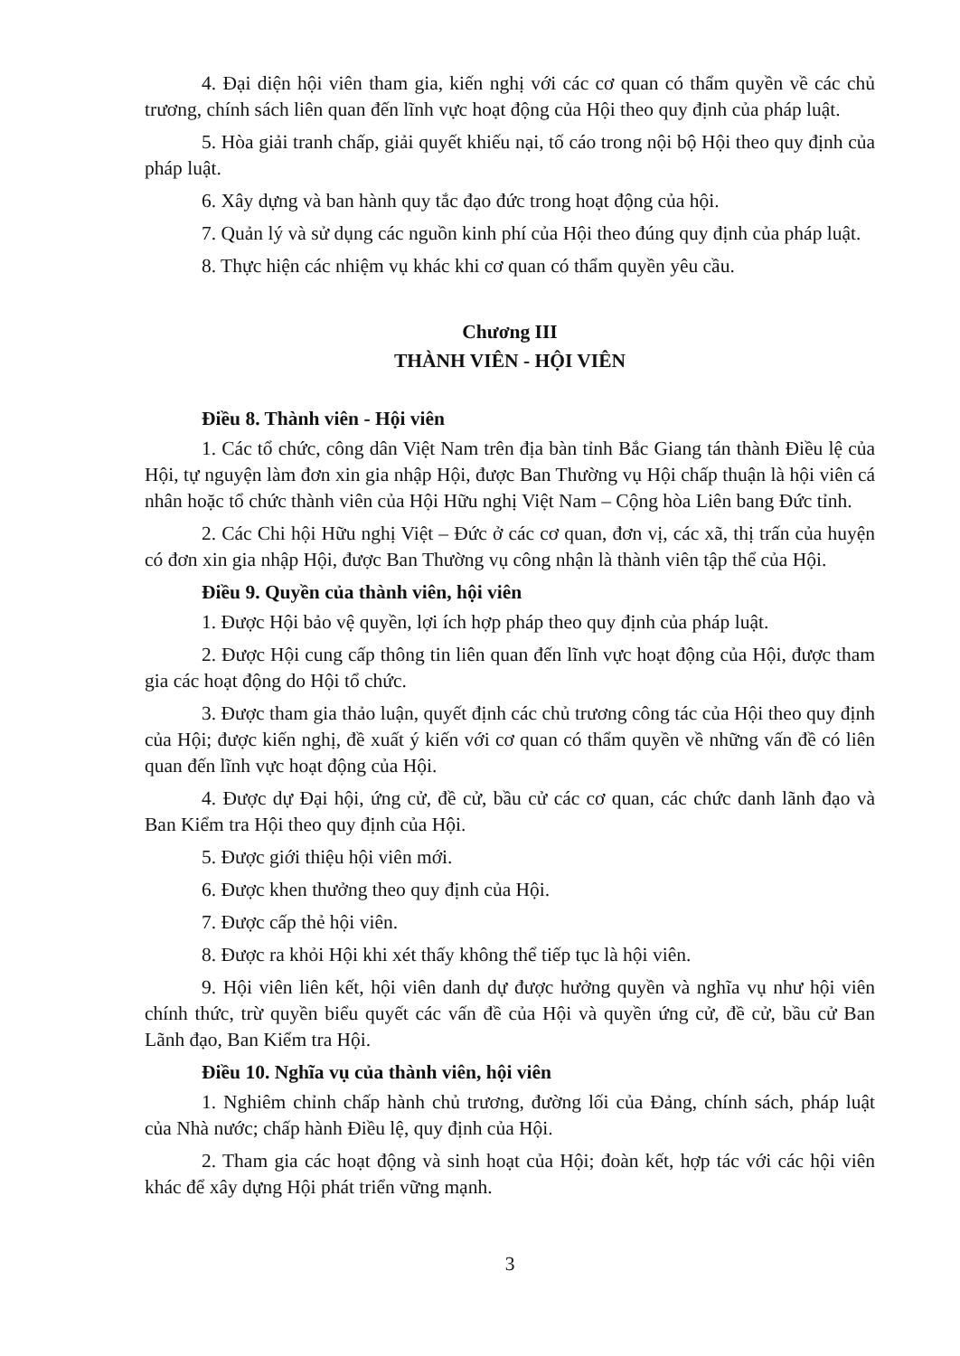4. Đại diện hội viên tham gia, kiến nghị với các cơ quan có thẩm quyền về các chủ trương, chính sách liên quan đến lĩnh vực hoạt động của Hội theo quy định của pháp luật.
5. Hòa giải tranh chấp, giải quyết khiếu nại, tố cáo trong nội bộ Hội theo quy định của pháp luật.
6. Xây dựng và ban hành quy tắc đạo đức trong hoạt động của hội.
7. Quản lý và sử dụng các nguồn kinh phí của Hội theo đúng quy định của pháp luật.
8. Thực hiện các nhiệm vụ khác khi cơ quan có thẩm quyền yêu cầu.
Chương III
THÀNH VIÊN - HỘI VIÊN
Điều 8. Thành viên - Hội viên
1. Các tổ chức, công dân Việt Nam trên địa bàn tỉnh Bắc Giang tán thành Điều lệ của Hội, tự nguyện làm đơn xin gia nhập Hội, được Ban Thường vụ Hội chấp thuận là hội viên cá nhân hoặc tổ chức thành viên của Hội Hữu nghị Việt Nam – Cộng hòa Liên bang Đức tỉnh.
2. Các Chi hội Hữu nghị Việt – Đức ở các cơ quan, đơn vị, các xã, thị trấn của huyện có đơn xin gia nhập Hội, được Ban Thường vụ công nhận là thành viên tập thể của Hội.
Điều 9. Quyền của thành viên, hội viên
1. Được Hội bảo vệ quyền, lợi ích hợp pháp theo quy định của pháp luật.
2. Được Hội cung cấp thông tin liên quan đến lĩnh vực hoạt động của Hội, được tham gia các hoạt động do Hội tổ chức.
3. Được tham gia thảo luận, quyết định các chủ trương công tác của Hội theo quy định của Hội; được kiến nghị, đề xuất ý kiến với cơ quan có thẩm quyền về những vấn đề có liên quan đến lĩnh vực hoạt động của Hội.
4. Được dự Đại hội, ứng cử, đề cử, bầu cử các cơ quan, các chức danh lãnh đạo và Ban Kiểm tra Hội theo quy định của Hội.
5. Được giới thiệu hội viên mới.
6. Được khen thưởng theo quy định của Hội.
7. Được cấp thẻ hội viên.
8. Được ra khỏi Hội khi xét thấy không thể tiếp tục là hội viên.
9. Hội viên liên kết, hội viên danh dự được hưởng quyền và nghĩa vụ như hội viên chính thức, trừ quyền biểu quyết các vấn đề của Hội và quyền ứng cử, đề cử, bầu cử Ban Lãnh đạo, Ban Kiểm tra Hội.
Điều 10. Nghĩa vụ của thành viên, hội viên
1. Nghiêm chỉnh chấp hành chủ trương, đường lối của Đảng, chính sách, pháp luật của Nhà nước; chấp hành Điều lệ, quy định của Hội.
2. Tham gia các hoạt động và sinh hoạt của Hội; đoàn kết, hợp tác với các hội viên khác để xây dựng Hội phát triển vững mạnh.
3